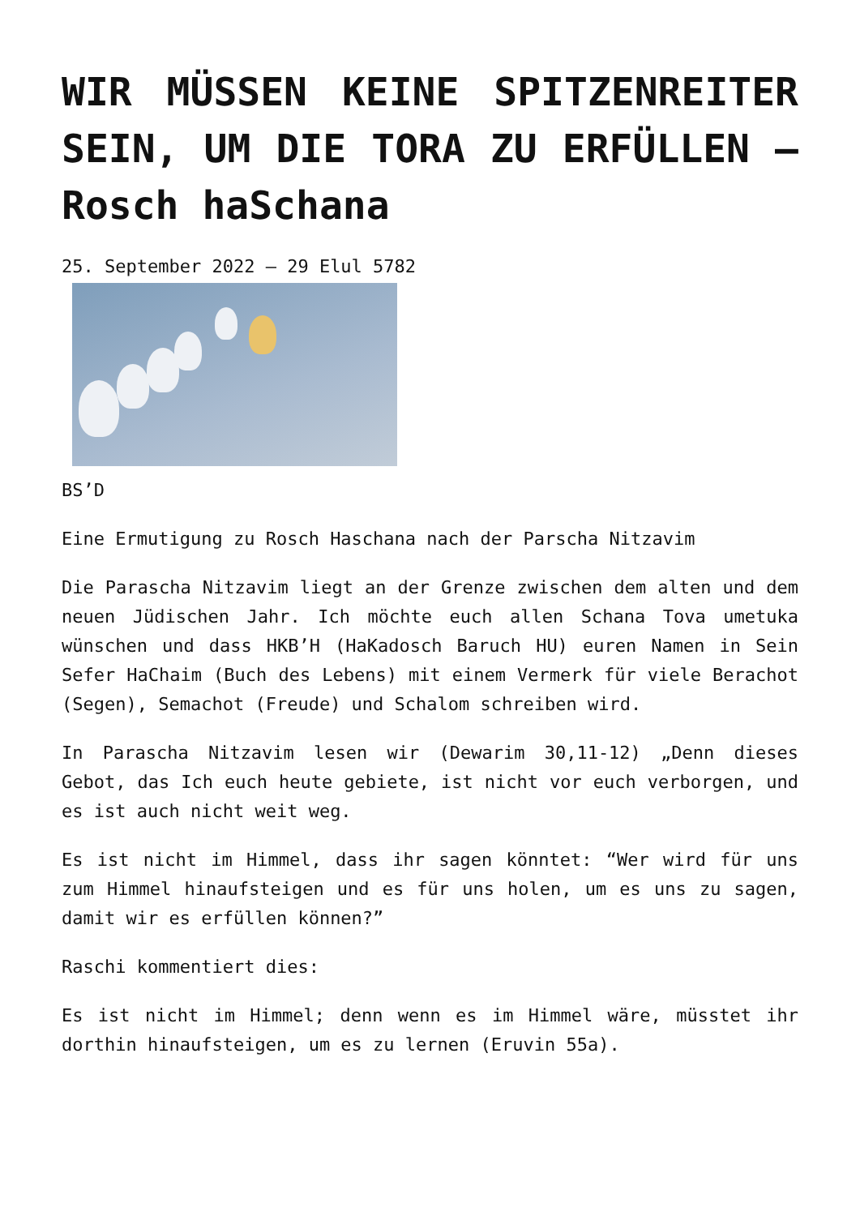WIR MÜSSEN KEINE SPITZENREITER SEIN, UM DIE TORA ZU ERFÜLLEN – Rosch haSchana
25. September 2022 – 29 Elul 5782
BS’D
Eine Ermutigung zu Rosch Haschana nach der Parscha Nitzavim
Die Parascha Nitzavim liegt an der Grenze zwischen dem alten und dem neuen Jüdischen Jahr. Ich möchte euch allen Schana Tova umetuka wünschen und dass HKB’H (HaKadosch Baruch HU) euren Namen in Sein Sefer HaChaim (Buch des Lebens) mit einem Vermerk für viele Berachot (Segen), Semachot (Freude) und Schalom schreiben wird.
In Parascha Nitzavim lesen wir (Dewarim 30,11-12) „Denn dieses Gebot, das Ich euch heute gebiete, ist nicht vor euch verborgen, und es ist auch nicht weit weg.
Es ist nicht im Himmel, dass ihr sagen könntet: “Wer wird für uns zum Himmel hinaufsteigen und es für uns holen, um es uns zu sagen, damit wir es erfüllen können?”
Raschi kommentiert dies:
Es ist nicht im Himmel; denn wenn es im Himmel wäre, müsstet ihr dorthin hinaufsteigen, um es zu lernen (Eruvin 55a).